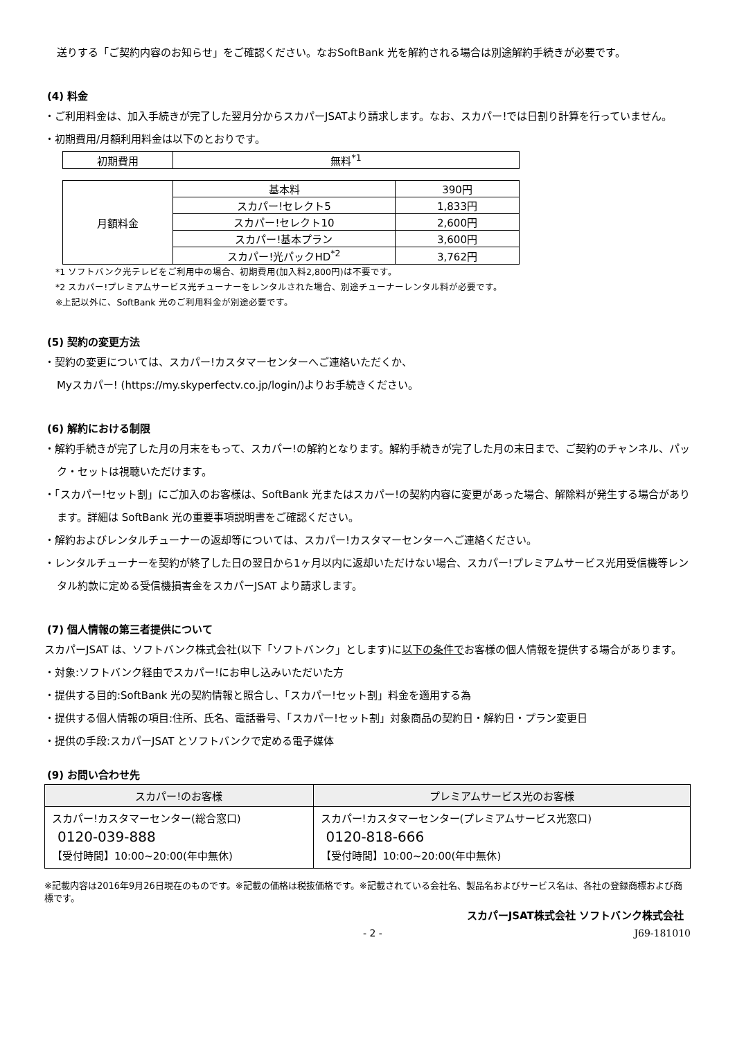送りする「ご契約内容のお知らせ」をご確認ください。なおSoftBank 光を解約される場合は別途解約手続きが必要です。
(4) 料金
・ご利用料金は、加入手続きが完了した翌月分からスカパーJSATより請求します。なお、スカパー!では日割り計算を行っていません。
・初期費用/月額利用料金は以下のとおりです。
| 初期費用 | 無料<sup>*1</sup> |
| 月額料金 | 基本料 | 390円 |
| | スカパー!セレクト5 | 1,833円 |
| | スカパー!セレクト10 | 2,600円 |
| | スカパー!基本プラン | 3,600円 |
| | スカパー!光パックHD<sup>*2</sup> | 3,762円 |
*1 ソフトバンク光テレビをご利用中の場合、初期費用(加入料2,800円)は不要です。
*2 スカパー!プレミアムサービス光チューナーをレンタルされた場合、別途チューナーレンタル料が必要です。
※上記以外に、SoftBank 光のご利用料金が別途必要です。
(5) 契約の変更方法
・契約の変更については、スカパー!カスタマーセンターへご連絡いただくか、
Myスカパー! (https://my.skyperfectv.co.jp/login/)よりお手続きください。
(6) 解約における制限
・解約手続きが完了した月の月末をもって、スカパー!の解約となります。解約手続きが完了した月の末日まで、ご契約のチャンネル、パック・セットは視聴いただけます。
・「スカパー!セット割」にご加入のお客様は、SoftBank 光またはスカパー!の契約内容に変更があった場合、解除料が発生する場合があります。詳細は SoftBank 光の重要事項説明書をご確認ください。
・解約およびレンタルチューナーの返却等については、スカパー!カスタマーセンターへご連絡ください。
・レンタルチューナーを契約が終了した日の翌日から1ヶ月以内に返却いただけない場合、スカパー!プレミアムサービス光用受信機等レンタル約款に定める受信機損害金をスカパーJSAT より請求します。
(7) 個人情報の第三者提供について
スカパーJSAT は、ソフトバンク株式会社(以下「ソフトバンク」とします)に以下の条件でお客様の個人情報を提供する場合があります。
・対象:ソフトバンク経由でスカパー!にお申し込みいただいた方
・提供する目的:SoftBank 光の契約情報と照合し、「スカパー!セット割」料金を適用する為
・提供する個人情報の項目:住所、氏名、電話番号、「スカパー!セット割」対象商品の契約日・解約日・プラン変更日
・提供の手段:スカパーJSAT とソフトバンクで定める電子媒体
(9) お問い合わせ先
| スカパー!のお客様 | プレミアムサービス光のお客様 |
| --- | --- |
| スカパー!カスタマーセンター(総合窓口) 0120-039-888 【受付時間】10:00~20:00(年中無休) | スカパー!カスタマーセンター(プレミアムサービス光窓口) 0120-818-666 【受付時間】10:00~20:00(年中無休) |
※記載内容は2016年9月26日現在のものです。※記載の価格は税抜価格です。※記載されている会社名、製品名およびサービス名は、各社の登録商標および商標です。
スカパーJSAT株式会社 ソフトバンク株式会社
- 2 - J69-181010